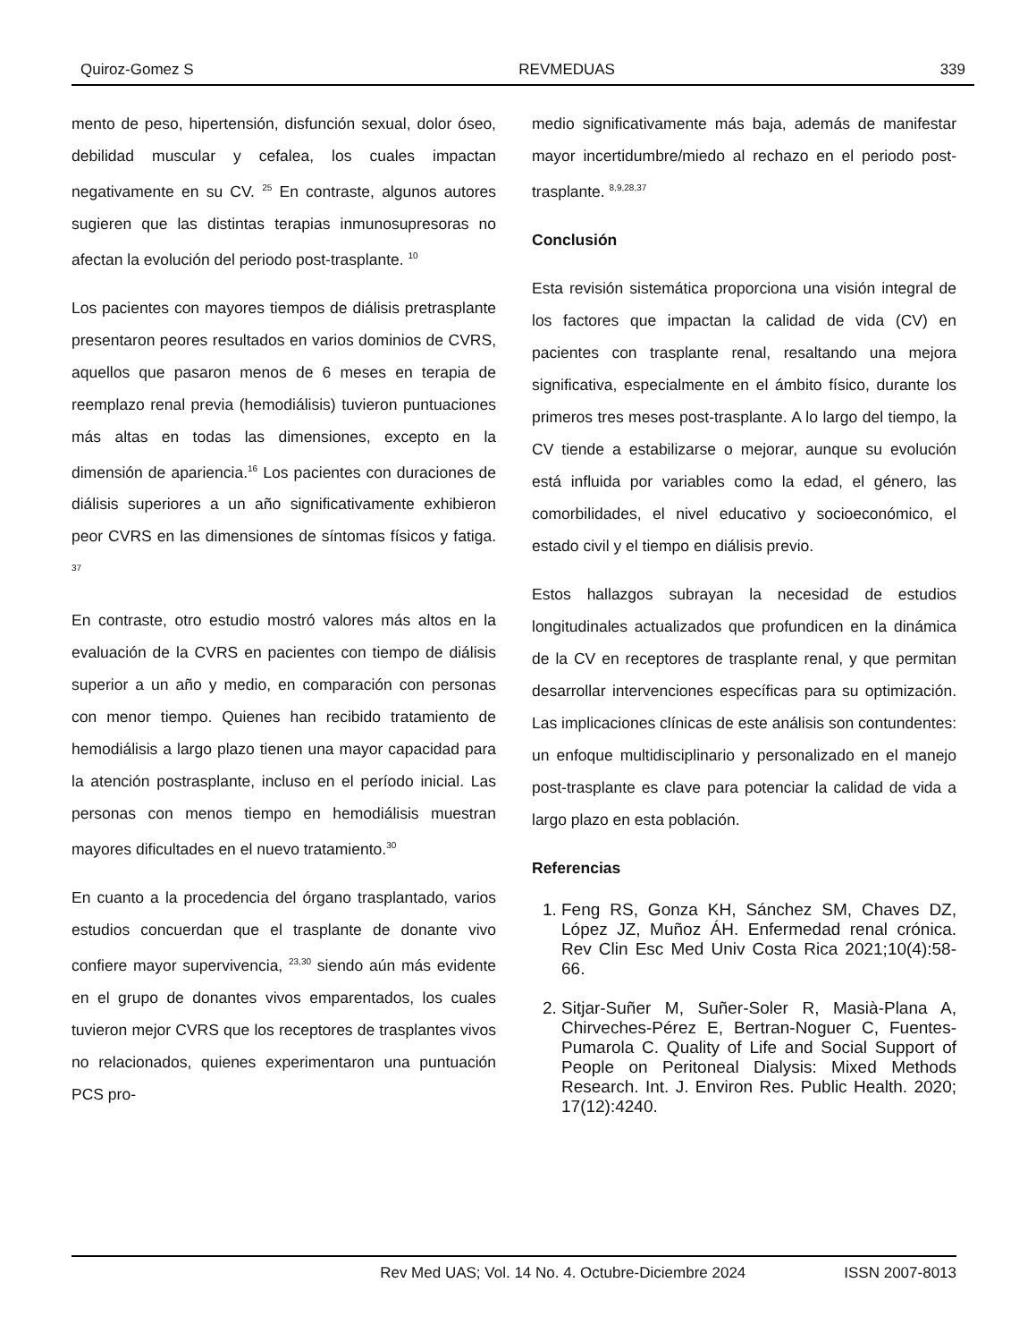Quiroz-Gomez S REVMEDUAS 339
mento de peso, hipertensión, disfunción sexual, dolor óseo, debilidad muscular y cefalea, los cuales impactan negativamente en su CV. <sup>25</sup> En contraste, algunos autores sugieren que las distintas terapias inmunosupresoras no afectan la evolución del periodo post-trasplante. <sup>10</sup>
Los pacientes con mayores tiempos de diálisis pretrasplante presentaron peores resultados en varios dominios de CVRS, aquellos que pasaron menos de 6 meses en terapia de reemplazo renal previa (hemodiálisis) tuvieron puntuaciones más altas en todas las dimensiones, excepto en la dimensión de apariencia.<sup>16</sup> Los pacientes con duraciones de diálisis superiores a un año significativamente exhibieron peor CVRS en las dimensiones de síntomas físicos y fatiga. <sup>37</sup>
En contraste, otro estudio mostró valores más altos en la evaluación de la CVRS en pacientes con tiempo de diálisis superior a un año y medio, en comparación con personas con menor tiempo. Quienes han recibido tratamiento de hemodiálisis a largo plazo tienen una mayor capacidad para la atención postrasplante, incluso en el período inicial. Las personas con menos tiempo en hemodiálisis muestran mayores dificultades en el nuevo tratamiento.<sup>30</sup>
En cuanto a la procedencia del órgano trasplantado, varios estudios concuerdan que el trasplante de donante vivo confiere mayor supervivencia, <sup>23,30</sup> siendo aún más evidente en el grupo de donantes vivos emparentados, los cuales tuvieron mejor CVRS que los receptores de trasplantes vivos no relacionados, quienes experimentaron una puntuación PCS pro-
medio significativamente más baja, además de manifestar mayor incertidumbre/miedo al rechazo en el periodo post-trasplante. <sup>8,9,28,37</sup>
Conclusión
Esta revisión sistemática proporciona una visión integral de los factores que impactan la calidad de vida (CV) en pacientes con trasplante renal, resaltando una mejora significativa, especialmente en el ámbito físico, durante los primeros tres meses post-trasplante. A lo largo del tiempo, la CV tiende a estabilizarse o mejorar, aunque su evolución está influida por variables como la edad, el género, las comorbilidades, el nivel educativo y socioeconómico, el estado civil y el tiempo en diálisis previo.
Estos hallazgos subrayan la necesidad de estudios longitudinales actualizados que profundicen en la dinámica de la CV en receptores de trasplante renal, y que permitan desarrollar intervenciones específicas para su optimización. Las implicaciones clínicas de este análisis son contundentes: un enfoque multidisciplinario y personalizado en el manejo post-trasplante es clave para potenciar la calidad de vida a largo plazo en esta población.
Referencias
1. Feng RS, Gonza KH, Sánchez SM, Chaves DZ, López JZ, Muñoz ÁH. Enfermedad renal crónica. Rev Clin Esc Med Univ Costa Rica 2021;10(4):58-66.
2. Sitjar-Suñer M, Suñer-Soler R, Masià-Plana A, Chirveches-Pérez E, Bertran-Noguer C, Fuentes-Pumarola C. Quality of Life and Social Support of People on Peritoneal Dialysis: Mixed Methods Research. Int. J. Environ Res. Public Health. 2020; 17(12):4240.
Rev Med UAS; Vol. 14 No. 4. Octubre-Diciembre 2024 ISSN 2007-8013